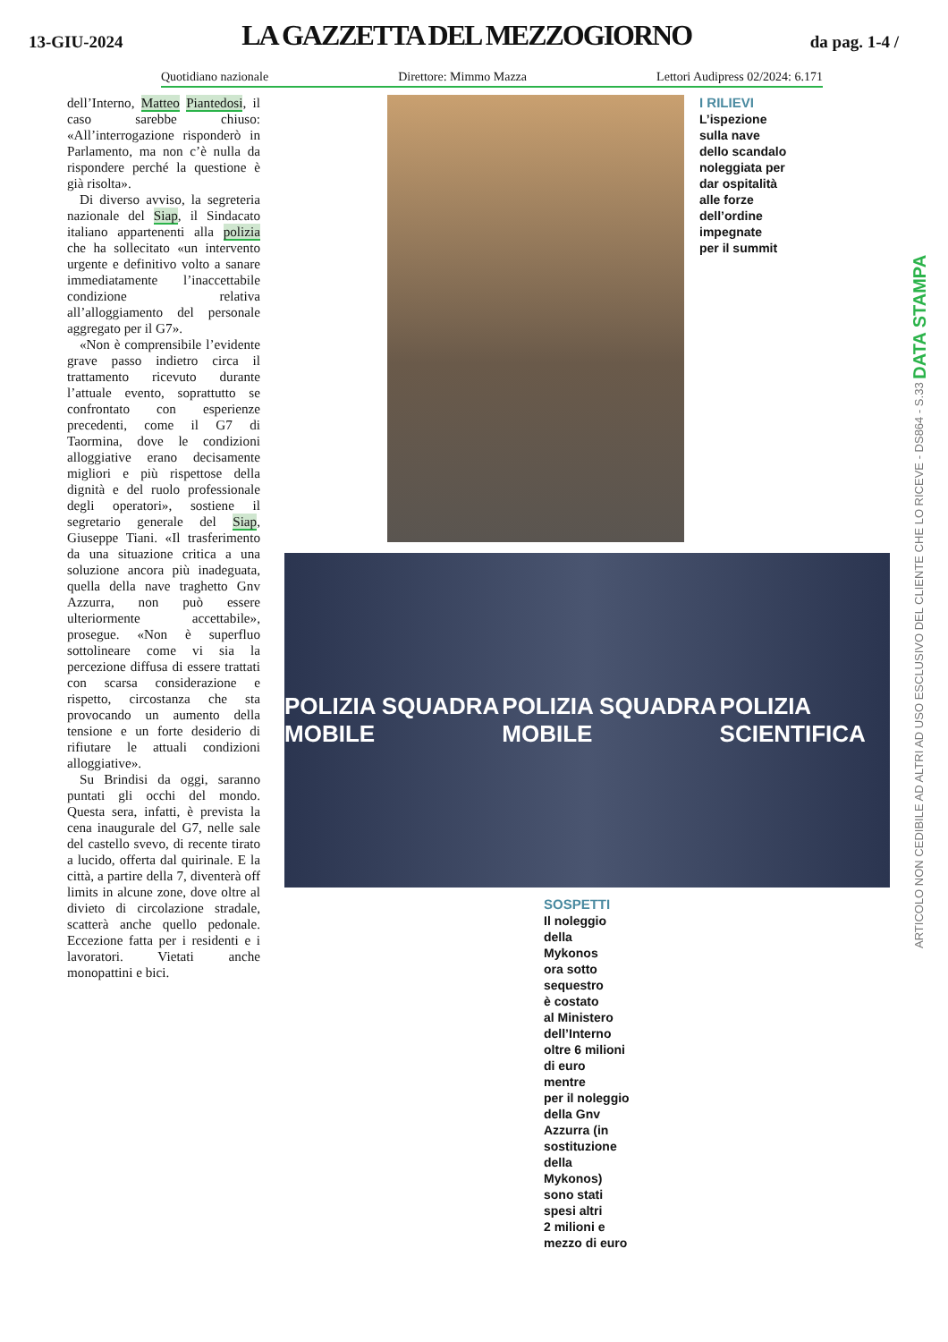13-GIU-2024
LA GAZZETTA DEL MEZZOGIORNO
da pag. 1-4 /
Quotidiano nazionale Direttore: Mimmo Mazza Lettori Audipress 02/2024: 6.171
dell’Interno, Matteo Piantedosi, il caso sarebbe chiuso: «All’interrogazione risponderò in Parlamento, ma non c’è nulla da rispondere perché la questione è già risolta».
Di diverso avviso, la segreteria nazionale del Siap, il Sindacato italiano appartenenti alla polizia che ha sollecitato «un intervento urgente e definitivo volto a sanare immediatamente l’inaccettabile condizione relativa all’alloggiamento del personale aggregato per il G7».
«Non è comprensibile l’evidente grave passo indietro circa il trattamento ricevuto durante l’attuale evento, soprattutto se confrontato con esperienze precedenti, come il G7 di Taormina, dove le condizioni alloggiative erano decisamente migliori e più rispettose della dignità e del ruolo professionale degli operatori», sostiene il segretario generale del Siap, Giuseppe Tiani. «Il trasferimento da una situazione critica a una soluzione ancora più inadeguata, quella della nave traghetto Gnv Azzurra, non può essere ulteriormente accettabile», prosegue. «Non è superfluo sottolineare come vi sia la percezione diffusa di essere trattati con scarsa considerazione e rispetto, circostanza che sta provocando un aumento della tensione e un forte desiderio di rifiutare le attuali condizioni alloggiative».
Su Brindisi da oggi, saranno puntati gli occhi del mondo. Questa sera, infatti, è prevista la cena inaugurale del G7, nelle sale del castello svevo, di recente tirato a lucido, offerta dal quirinale. E la città, a partire della 7, diventerà off limits in alcune zone, dove oltre al divieto di circolazione stradale, scatterà anche quello pedonale. Eccezione fatta per i residenti e i lavoratori. Vietati anche monopattini e bici.
I RILIEVI
L’ispezione
sulla nave
dello scandalo
noleggiata per
dar ospitalità
alle forze
dell’ordine
impegnate
per il summit
POLIZIA SQUADRA MOBILE POLIZIA SQUADRA MOBILE POLIZIA SCIENTIFICA
SOSPETTI
Il noleggio
della
Mykonos
ora sotto
sequestro
è costato
al Ministero
dell’Interno
oltre 6 milioni
di euro
mentre
per il noleggio
della Gnv
Azzurra (in
sostituzione
della
Mykonos)
sono stati
spesi altri
2 milioni e
mezzo di euro
ARTICOLO NON CEDIBILE AD ALTRI AD USO ESCLUSIVO DEL CLIENTE CHE LO RICEVE - DS864 - S.33 DATA STAMPA